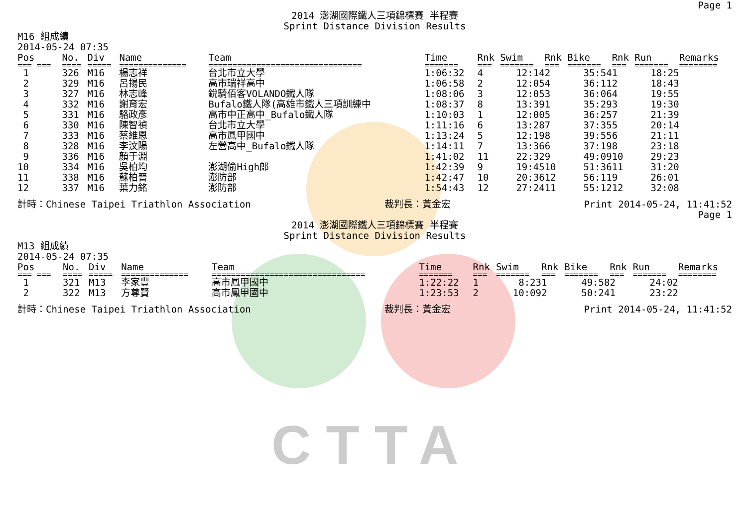CTTA
Page 1
2014 澎湖國際鐵人三項錦標賽 半程賽
Sprint Distance Division Results
M16 組成績
2014-05-24 07:35
| Pos | No. | Div | Name | Team | Time | Rnk | Swim | Rnk | Bike | Rnk | Run | Remarks |
| --- | --- | --- | --- | --- | --- | --- | --- | --- | --- | --- | --- | --- |
| === === | ==== | ===== | ============== | ================================ | ======= | === | ======= | === | ======= | === | ======= | ======== |
| 1 | 326 | M16 | 楊志祥 | 台北市立大學 | 1:06:32 | 4 | 12:14 | 2 | 35:54 | 1 | 18:25 | |
| 2 | 329 | M16 | 呂揚民 | 高市瑞祥高中 | 1:06:58 | 2 | 12:05 | 4 | 36:11 | 2 | 18:43 | |
| 3 | 327 | M16 | 林志峰 | 銳騎佰客VOLANDO鐵人隊 | 1:08:06 | 3 | 12:05 | 3 | 36:06 | 4 | 19:55 | |
| 4 | 332 | M16 | 謝育宏 | Bufalo鐵人隊(高雄市鐵人三項訓練中 | 1:08:37 | 8 | 13:39 | 1 | 35:29 | 3 | 19:30 | |
| 5 | 331 | M16 | 駱政彥 | 高市中正高中_Bufalo鐵人隊 | 1:10:03 | 1 | 12:00 | 5 | 36:25 | 7 | 21:39 | |
| 6 | 330 | M16 | 陳智禎 | 台北市立大學 | 1:11:16 | 6 | 13:28 | 7 | 37:35 | 5 | 20:14 | |
| 7 | 333 | M16 | 蔡維恩 | 高市鳳甲國中 | 1:13:24 | 5 | 12:19 | 8 | 39:55 | 6 | 21:11 | |
| 8 | 328 | M16 | 李汶陽 | 左營高中_Bufalo鐵人隊 | 1:14:11 | 7 | 13:36 | 6 | 37:19 | 8 | 23:18 | |
| 9 | 336 | M16 | 顏于淵 | | 1:41:02 | 11 | 22:32 | 9 | 49:09 | 10 | 29:23 | |
| 10 | 334 | M16 | 吳柏均 | 澎湖偷High郎 | 1:42:39 | 9 | 19:45 | 10 | 51:36 | 11 | 31:20 | |
| 11 | 338 | M16 | 蘇柏晉 | 澎防部 | 1:42:47 | 10 | 20:36 | 12 | 56:11 | 9 | 26:01 | |
| 12 | 337 | M16 | 葉力銘 | 澎防部 | 1:54:43 | 12 | 27:24 | 11 | 55:12 | 12 | 32:08 | |
計時：Chinese Taipei Triathlon Association 裁判長：黃金宏 Print 2014-05-24, 11:41:52
Page 1
2014 澎湖國際鐵人三項錦標賽 半程賽
Sprint Distance Division Results
M13 組成績
2014-05-24 07:35
| Pos | No. | Div | Name | Team | Time | Rnk | Swim | Rnk | Bike | Rnk | Run | Remarks |
| --- | --- | --- | --- | --- | --- | --- | --- | --- | --- | --- | --- | --- |
| === === | ==== | ===== | ============== | ================================ | ======= | === | ======= | === | ======= | === | ======= | ======== |
| 1 | 321 | M13 | 李家豐 | 高市鳳甲國中 | 1:22:22 | 1 | 8:23 | 1 | 49:58 | 2 | 24:02 | |
| 2 | 322 | M13 | 方尊賢 | 高市鳳甲國中 | 1:23:53 | 2 | 10:09 | 2 | 50:24 | 1 | 23:22 | |
計時：Chinese Taipei Triathlon Association 裁判長：黃金宏 Print 2014-05-24, 11:41:52